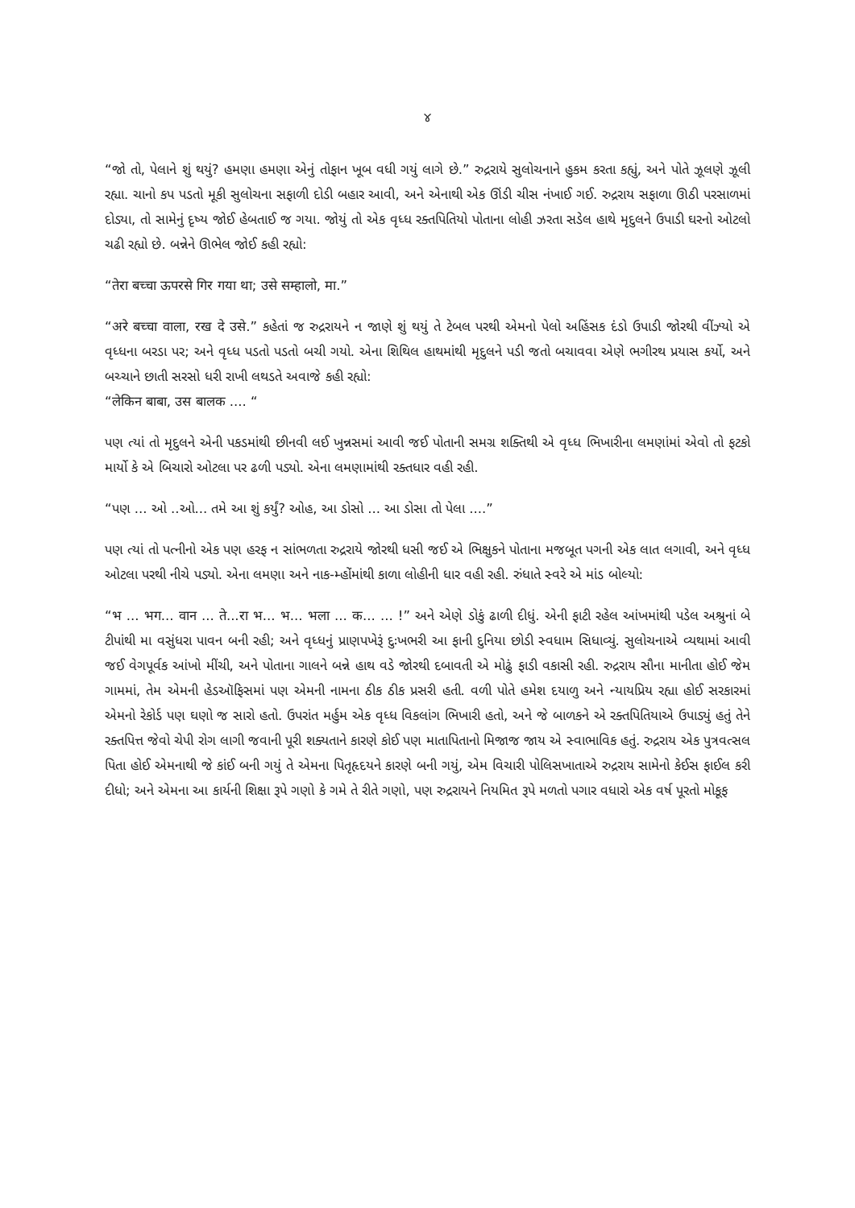૪
“જો તો, પેલાને શું થયું? હમણા હમણા એનું તોફાન ખૂબ વધી ગયું લાગે છે.” રુદ્રરાયે સુલોચનાને હુકમ કરતા કહ્યું, અને પોતે ઝૂલણે ઝૂલી રહ્યા. ચાનો કપ પડતો મૂકી સુલોચના સફાળી દોડી બહાર આવી, અને એનાથી એક ઊંડી ચીસ નંખાઈ ગઈ. રુદ્રરાય સફાળા ઊઠી પરસાળમાં દોડ્યા, તો સામેનું દૃષ્ય જોઈ હેબતાઈ જ ગયા. જોયું તો એક વૃધ્ધ રક્તપિતિયો પોતાના લોહી ઝરતા સડેલ હાથે મૃદુલને ઉપાડી ઘરનો ઓટલો ચઢી રહ્યો છે. બન્નેને ઊભેલ જોઈ કહી રહ્યો:
“तेरा बच्चा ऊपरसे गिर गया था; उसे सम्हालो, मा.”
“अरे बच्चा वाला, रख दे उसे.” કહેતાં જ રુદ્રરાયને ન જાણે શું થયું તે ટેબલ પરથી એમનો પેલો અહિંસક દંડો ઉપાડી જોરથી વીંઝ્યો એ વૃધ્ધના બરડા પર; અને વૃધ્ધ પડતો પડતો બચી ગયો. એના શિથિલ હાથમાંથી મૃદુલને પડી જતો બચાવવા એણે ભગીરથ પ્રયાસ કર્યો, અને બચ્ચાને છાતી સરસો ધરી રાખી લથડતે અવાજે કહી રહ્યો:
“लेकिन बाबा, उस बालक .... “
પણ ત્યાં તો મૃદુલને એની પકડમાંથી છીનવી લઈ ખુન્નસમાં આવી જઈ પોતાની સમગ્ર શક્તિથી એ વૃધ્ધ ભિખારીના લમણાંમાં એવો તો ફટકો માર્યો કે એ બિચારો ઓટલા પર ઢળી પડ્યો. એના લમણામાંથી રક્તધાર વહી રહી.
“પણ ... ઓ ..ઓ... તમે આ શું કર્યું? ઓહ, આ ડોસો ... આ ડોસા તો પેલા ....”
પણ ત્યાં તો પત્નીનો એક પણ હરફ ન સાંભળતા રુદ્રરાયે જોરથી ધસી જઈ એ ભિક્ષુકને પોતાના મજબૂત પગની એક લાત લગાવી, અને વૃધ્ધ ઓટલા પરથી નીચે પડ્યો. એના લમણા અને નાક-મ્હોંમાંથી કાળા લોહીની ધાર વહી રહી. રુંધાતે સ્વરે એ માંડ બોલ્યો:
“भ ... भग... वान ... ते...रा भ... भ... भला ... क... ... !” અને એણે ડોકું ઢાળી દીધું. એની ફાટી રહેલ આંખમાંથી પડેલ અશ્રુનાં બે ટીપાંથી મા વસુંધરા પાવન બની રહી; અને વૃધ્ધનું પ્રાણપખેરૂં દુઃખભરી આ ફાની દુનિયા છોડી સ્વધામ સિધાવ્યું. સુલોચનાએ વ્યથામાં આવી જઈ વેગપૂર્વક આંખો મીંચી, અને પોતાના ગાલને બન્ને હાથ વડે જોરથી દબાવતી એ મોઢું ફાડી વકાસી રહી. રુદ્રરાય સૌના માનીતા હોઈ જેમ ગામમાં, તેમ એમની હેડઑફિસમાં પણ એમની નામના ઠીક ઠીક પ્રસરી હતી. વળી પોતે હમેશ દયાળુ અને ન્યાયપ્રિય રહ્યા હોઈ સરકારમાં એમનો રેકોર્ડ પણ ઘણો જ સારો હતો. ઉપરાંત મર્હુમ એક વૃધ્ધ વિકલાંગ ભિખારી હતો, અને જે બાળકને એ રક્તપિતિયાએ ઉપાડ્યું હતું તેને રક્તપિત્ત જેવો ચેપી રોગ લાગી જવાની પૂરી શક્યતાને કારણે કોઈ પણ માતાપિતાનો મિજાજ જાય એ સ્વાભાવિક હતું. રુદ્રરાય એક પુત્રવત્સલ પિતા હોઈ એમનાથી જે કાંઈ બની ગયું તે એમના પિતૃહૃદયને કારણે બની ગયું, એમ વિચારી પોલિસખાતાએ રુદ્રરાય સામેનો કેઈસ ફાઈલ કરી દીધો; અને એમના આ કાર્યની શિક્ષા રૂપે ગણો કે ગમે તે રીતે ગણો, પણ રુદ્રરાયને નિયમિત રૂપે મળતો પગાર વધારો એક વર્ષ પૂરતો મોકૂફ